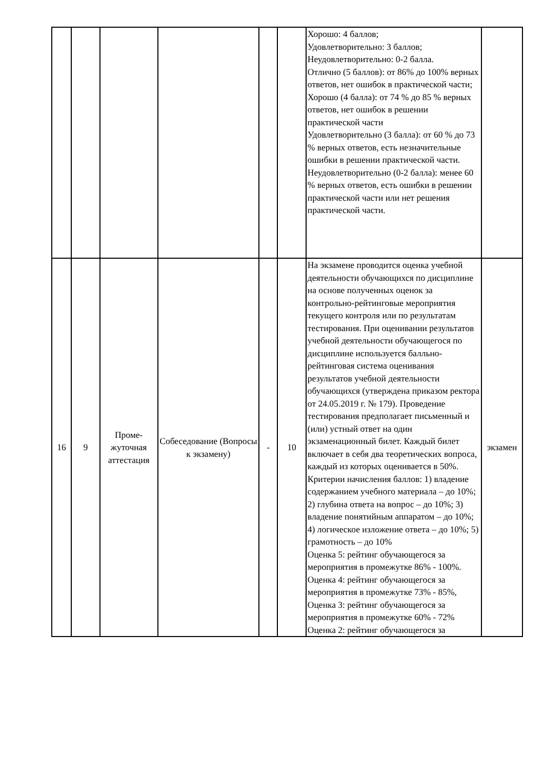| | | | | | | Хорошо: 4 баллов; Удовлетворительно: 3 баллов; Неудовлетворительно: 0-2 балла. Отлично (5 баллов): от 86% до 100% верных ответов, нет ошибок в практической части; Хорошо (4 балла): от 74 % до 85 % верных ответов, нет ошибок в решении практической части Удовлетворительно (3 балла): от 60 % до 73 % верных ответов, есть незначительные ошибки в решении практической части. Неудовлетворительно (0-2 балла): менее 60 % верных ответов, есть ошибки в решении практической части или нет решения практической части. | |
| 16 | 9 | Проме- жуточная аттестация | Собеседование (Вопросы к экзамену) | - | 10 | На экзамене проводится оценка учебной деятельности обучающихся по дисциплине на основе полученных оценок за контрольно-рейтинговые мероприятия текущего контроля или по результатам тестирования. При оценивании результатов учебной деятельности обучающегося по дисциплине используется балльно-рейтинговая система оценивания результатов учебной деятельности обучающихся (утверждена приказом ректора от 24.05.2019 г. № 179). Проведение тестирования предполагает письменный и (или) устный ответ на один экзаменационный билет. Каждый билет включает в себя два теоретических вопроса, каждый из которых оценивается в 50%. Критерии начисления баллов: 1) владение содержанием учебного материала – до 10%; 2) глубина ответа на вопрос – до 10%; 3) владение понятийным аппаратом – до 10%; 4) логическое изложение ответа – до 10%; 5) грамотность – до 10% Оценка 5: рейтинг обучающегося за мероприятия в промежутке 86% - 100%. Оценка 4: рейтинг обучающегося за мероприятия в промежутке 73% - 85%, Оценка 3: рейтинг обучающегося за мероприятия в промежутке 60% - 72% Оценка 2: рейтинг обучающегося за | экзамен |